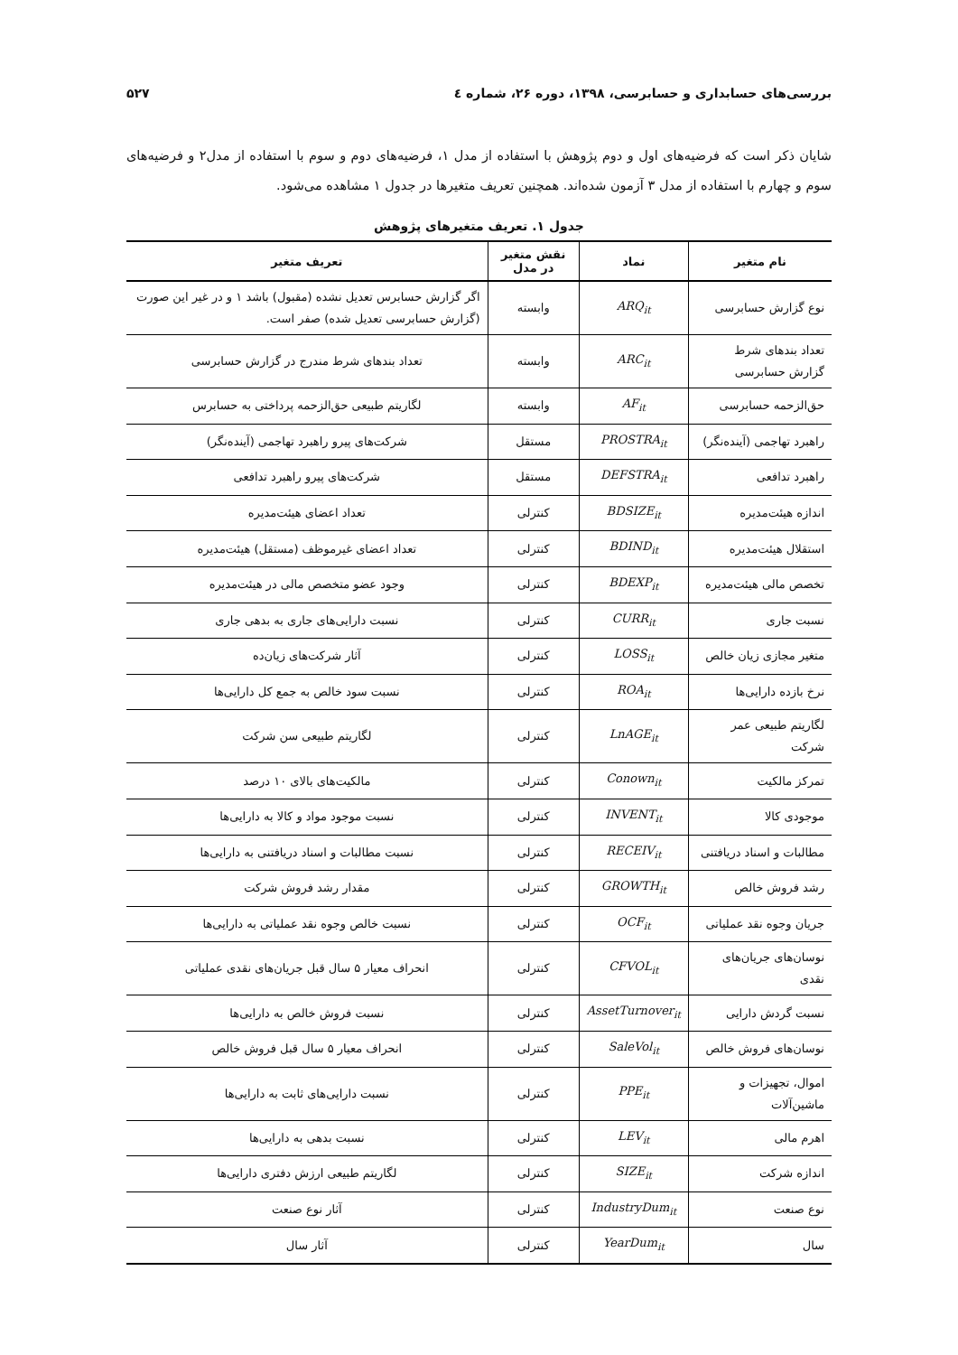بررسی‌های حسابداری و حسابرسی، ۱۳۹۸، دوره ۲۶، شماره ٤ ۵۲۷
شایان ذکر است که فرضیه‌های اول و دوم پژوهش با استفاده از مدل ۱، فرضیه‌های دوم و سوم با استفاده از مدل۲ و فرضیه‌های سوم و چهارم با استفاده از مدل ۳ آزمون شده‌اند. همچنین تعریف متغیرها در جدول ۱ مشاهده می‌شود.
جدول ۱. تعریف متغیرهای پژوهش
| نام متغیر | نماد | نقش متغیر در مدل | تعریف متغیر |
| --- | --- | --- | --- |
| نوع گزارش حسابرسی | ARQ<sub>it</sub> | وابسته | اگر گزارش حسابرس تعدیل نشده (مقبول) باشد ۱ و در غیر این صورت (گزارش حسابرسی تعدیل شده) صفر است. |
| تعداد بندهای شرط گزارش حسابرسی | ARC<sub>it</sub> | وابسته | تعداد بندهای شرط مندرج در گزارش حسابرسی |
| حق‌الزحمه حسابرسی | AF<sub>it</sub> | وابسته | لگاریتم طبیعی حق‌الزحمه پرداختی به حسابرس |
| راهبرد تهاجمی (آینده‌نگر) | PROSTRA<sub>it</sub> | مستقل | شرکت‌های پیرو راهبرد تهاجمی (آینده‌نگر) |
| راهبرد تدافعی | DEFSTRA<sub>it</sub> | مستقل | شرکت‌های پیرو راهبرد تدافعی |
| اندازه هیئت‌مدیره | BDSIZE<sub>it</sub> | کنترلی | تعداد اعضای هیئت‌مدیره |
| استقلال هیئت‌مدیره | BDIND<sub>it</sub> | کنترلی | تعداد اعضای غیرموظف (مستقل) هیئت‌مدیره |
| تخصص مالی هیئت‌مدیره | BDEXP<sub>it</sub> | کنترلی | وجود عضو متخصص مالی در هیئت‌مدیره |
| نسبت جاری | CURR<sub>it</sub> | کنترلی | نسبت دارایی‌های جاری به بدهی جاری |
| متغیر مجازی زیان خالص | LOSS<sub>it</sub> | کنترلی | آثار شرکت‌های زیان‌ده |
| نرخ بازده دارایی‌ها | ROA<sub>it</sub> | کنترلی | نسبت سود خالص به جمع کل دارایی‌ها |
| لگاریتم طبیعی عمر شرکت | LnAGE<sub>it</sub> | کنترلی | لگاریتم طبیعی سن شرکت |
| تمرکز مالکیت | Conown<sub>it</sub> | کنترلی | مالکیت‌های بالای ۱۰ درصد |
| موجودی کالا | INVENT<sub>it</sub> | کنترلی | نسبت موجود مواد و کالا به دارایی‌ها |
| مطالبات و اسناد دریافتنی | RECEIV<sub>it</sub> | کنترلی | نسبت مطالبات و اسناد دریافتنی به دارایی‌ها |
| رشد فروش خالص | GROWTH<sub>it</sub> | کنترلی | مقدار رشد فروش شرکت |
| جریان وجوه نقد عملیاتی | OCF<sub>it</sub> | کنترلی | نسبت خالص وجوه نقد عملیاتی به دارایی‌ها |
| نوسان‌های جریان‌های نقدی | CFVOL<sub>it</sub> | کنترلی | انحراف معیار ۵ سال قبل جریان‌های نقدی عملیاتی |
| نسبت گردش دارایی | AssetTurnover<sub>it</sub> | کنترلی | نسبت فروش خالص به دارایی‌ها |
| نوسان‌های فروش خالص | SaleVol<sub>it</sub> | کنترلی | انحراف معیار ۵ سال قبل فروش خالص |
| اموال، تجهیزات و ماشین‌آلات | PPE<sub>it</sub> | کنترلی | نسبت دارایی‌های ثابت به دارایی‌ها |
| اهرم مالی | LEV<sub>it</sub> | کنترلی | نسبت بدهی به دارایی‌ها |
| اندازه شرکت | SIZE<sub>it</sub> | کنترلی | لگاریتم طبیعی ارزش دفتری دارایی‌ها |
| نوع صنعت | IndustryDum<sub>it</sub> | کنترلی | آثار نوع صنعت |
| سال | YearDum<sub>it</sub> | کنترلی | آثار سال |